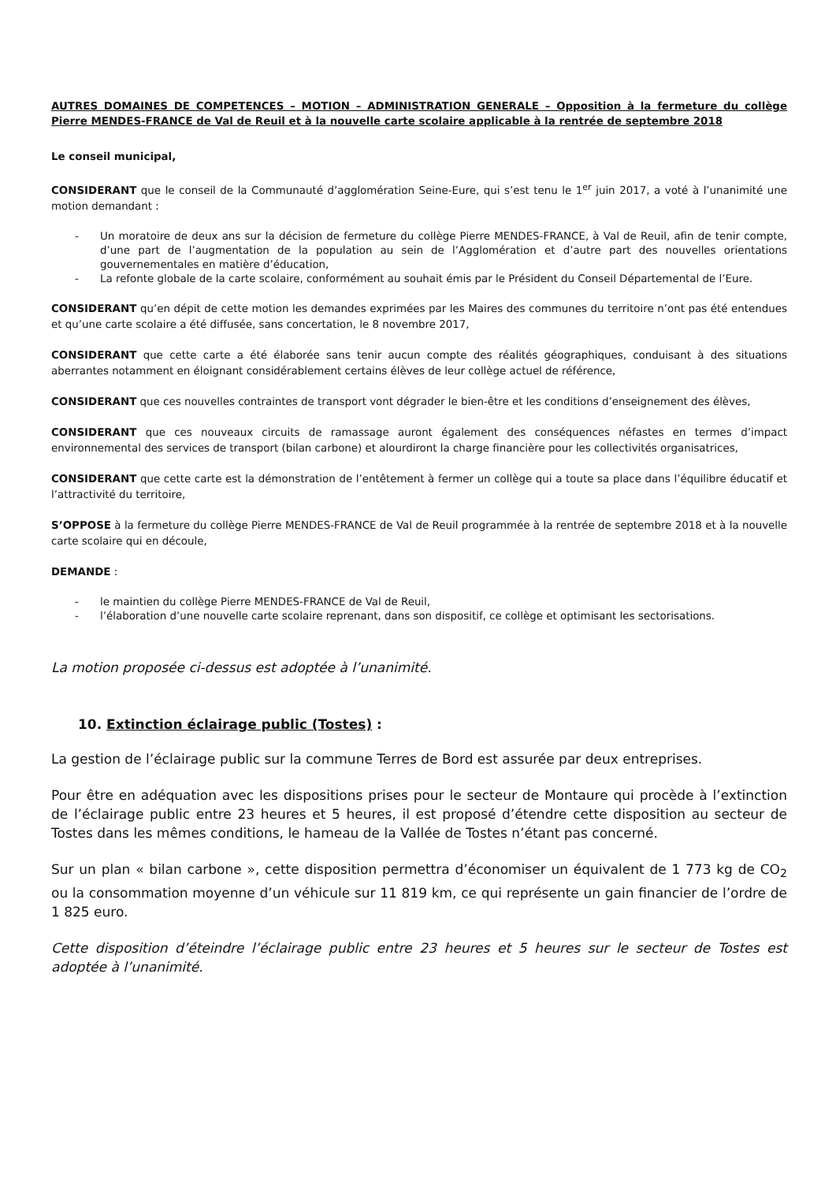AUTRES DOMAINES DE COMPETENCES – MOTION – ADMINISTRATION GENERALE – Opposition à la fermeture du collège Pierre MENDES-FRANCE de Val de Reuil et à la nouvelle carte scolaire applicable à la rentrée de septembre 2018
Le conseil municipal,
CONSIDERANT que le conseil de la Communauté d’agglomération Seine-Eure, qui s’est tenu le 1<sup>er</sup> juin 2017, a voté à l’unanimité une motion demandant :
- Un moratoire de deux ans sur la décision de fermeture du collège Pierre MENDES-FRANCE, à Val de Reuil, afin de tenir compte, d’une part de l’augmentation de la population au sein de l’Agglomération et d’autre part des nouvelles orientations gouvernementales en matière d’éducation,
- La refonte globale de la carte scolaire, conformément au souhait émis par le Président du Conseil Départemental de l’Eure.
CONSIDERANT qu’en dépit de cette motion les demandes exprimées par les Maires des communes du territoire n’ont pas été entendues et qu’une carte scolaire a été diffusée, sans concertation, le 8 novembre 2017,
CONSIDERANT que cette carte a été élaborée sans tenir aucun compte des réalités géographiques, conduisant à des situations aberrantes notamment en éloignant considérablement certains élèves de leur collège actuel de référence,
CONSIDERANT que ces nouvelles contraintes de transport vont dégrader le bien-être et les conditions d’enseignement des élèves,
CONSIDERANT que ces nouveaux circuits de ramassage auront également des conséquences néfastes en termes d’impact environnemental des services de transport (bilan carbone) et alourdiront la charge financière pour les collectivités organisatrices,
CONSIDERANT que cette carte est la démonstration de l’entêtement à fermer un collège qui a toute sa place dans l’équilibre éducatif et l’attractivité du territoire,
S’OPPOSE à la fermeture du collège Pierre MENDES-FRANCE de Val de Reuil programmée à la rentrée de septembre 2018 et à la nouvelle carte scolaire qui en découle,
DEMANDE :
- le maintien du collège Pierre MENDES-FRANCE de Val de Reuil,
- l’élaboration d’une nouvelle carte scolaire reprenant, dans son dispositif, ce collège et optimisant les sectorisations.
La motion proposée ci-dessus est adoptée à l’unanimité.
10. Extinction éclairage public (Tostes) :
La gestion de l’éclairage public sur la commune Terres de Bord est assurée par deux entreprises.
Pour être en adéquation avec les dispositions prises pour le secteur de Montaure qui procède à l’extinction de l’éclairage public entre 23 heures et 5 heures, il est proposé d’étendre cette disposition au secteur de Tostes dans les mêmes conditions, le hameau de la Vallée de Tostes n’étant pas concerné.
Sur un plan « bilan carbone », cette disposition permettra d’économiser un équivalent de 1 773 kg de CO<sub>2</sub> ou la consommation moyenne d’un véhicule sur 11 819 km, ce qui représente un gain financier de l’ordre de 1 825 euro.
Cette disposition d’éteindre l’éclairage public entre 23 heures et 5 heures sur le secteur de Tostes est adoptée à l’unanimité.